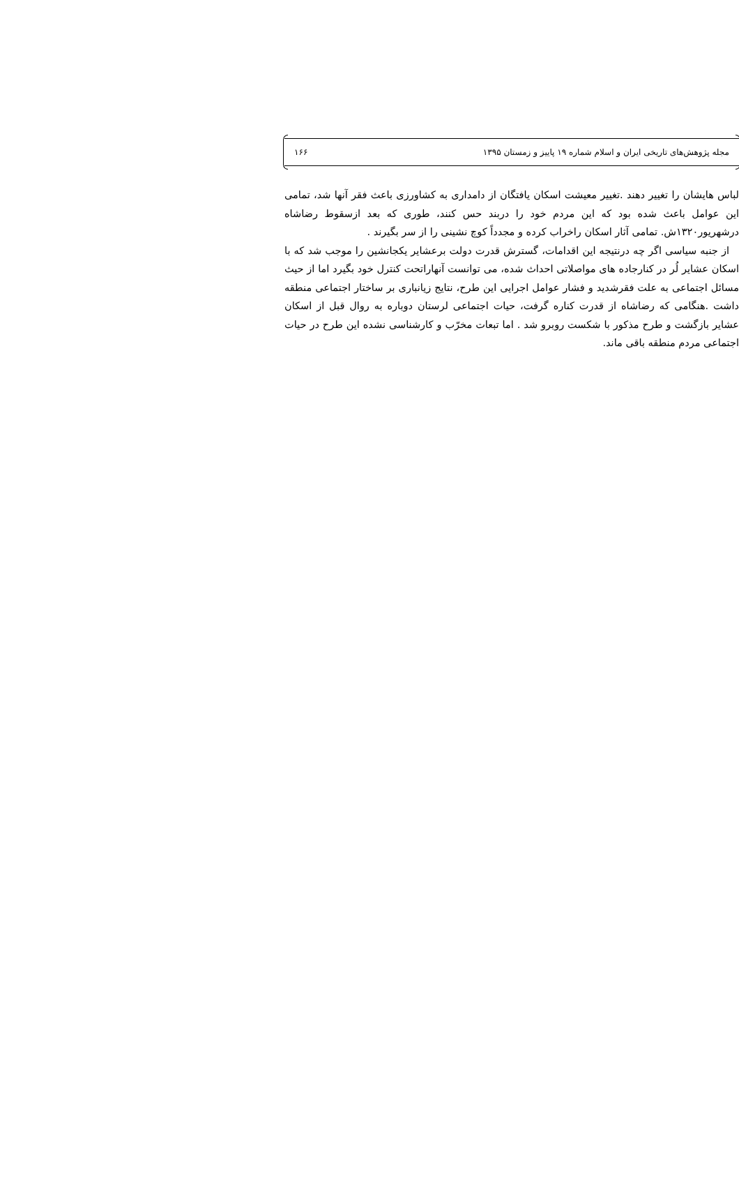مجله پژوهش‌های تاریخی ایران و اسلام شماره ۱۹ پاییز و زمستان ۱۳۹۵ ۱۶۶
لباس هایشان را تغییر دهند .تغییر معیشت اسکان یافتگان از دامداری به کشاورزی باعث فقر آنها شد، تمامی این عوامل باعث شده بود که این مردم خود را دربند حس کنند، طوری که بعد ازسقوط رضاشاه درشهریور۱۳۲۰ش. تمامی آثار اسکان راخراب کرده و مجدداً کوچ نشینی را از سر بگیرند .
از جنبه سیاسی اگر چه درنتیجه این اقدامات، گسترش قدرت دولت برعشایر یکجانشین را موجب شد که با اسکان عشایر لُر در کنارجاده های مواصلاتی احداث شده، می توانست آنهاراتحت کنترل خود بگیرد اما از حیث مسائل اجتماعی به علت فقرشدید و فشار عوامل اجرایی این طرح، نتایج زیانباری بر ساختار اجتماعی منطقه داشت .هنگامی که رضاشاه از قدرت کناره گرفت، حیات اجتماعی لرستان دوباره به روال قبل از اسکان عشایر بازگشت و طرح مذکور با شکست روبرو شد . اما تبعات مخرّب و کارشناسی نشده این طرح در حیات اجتماعی مردم منطقه باقی ماند.